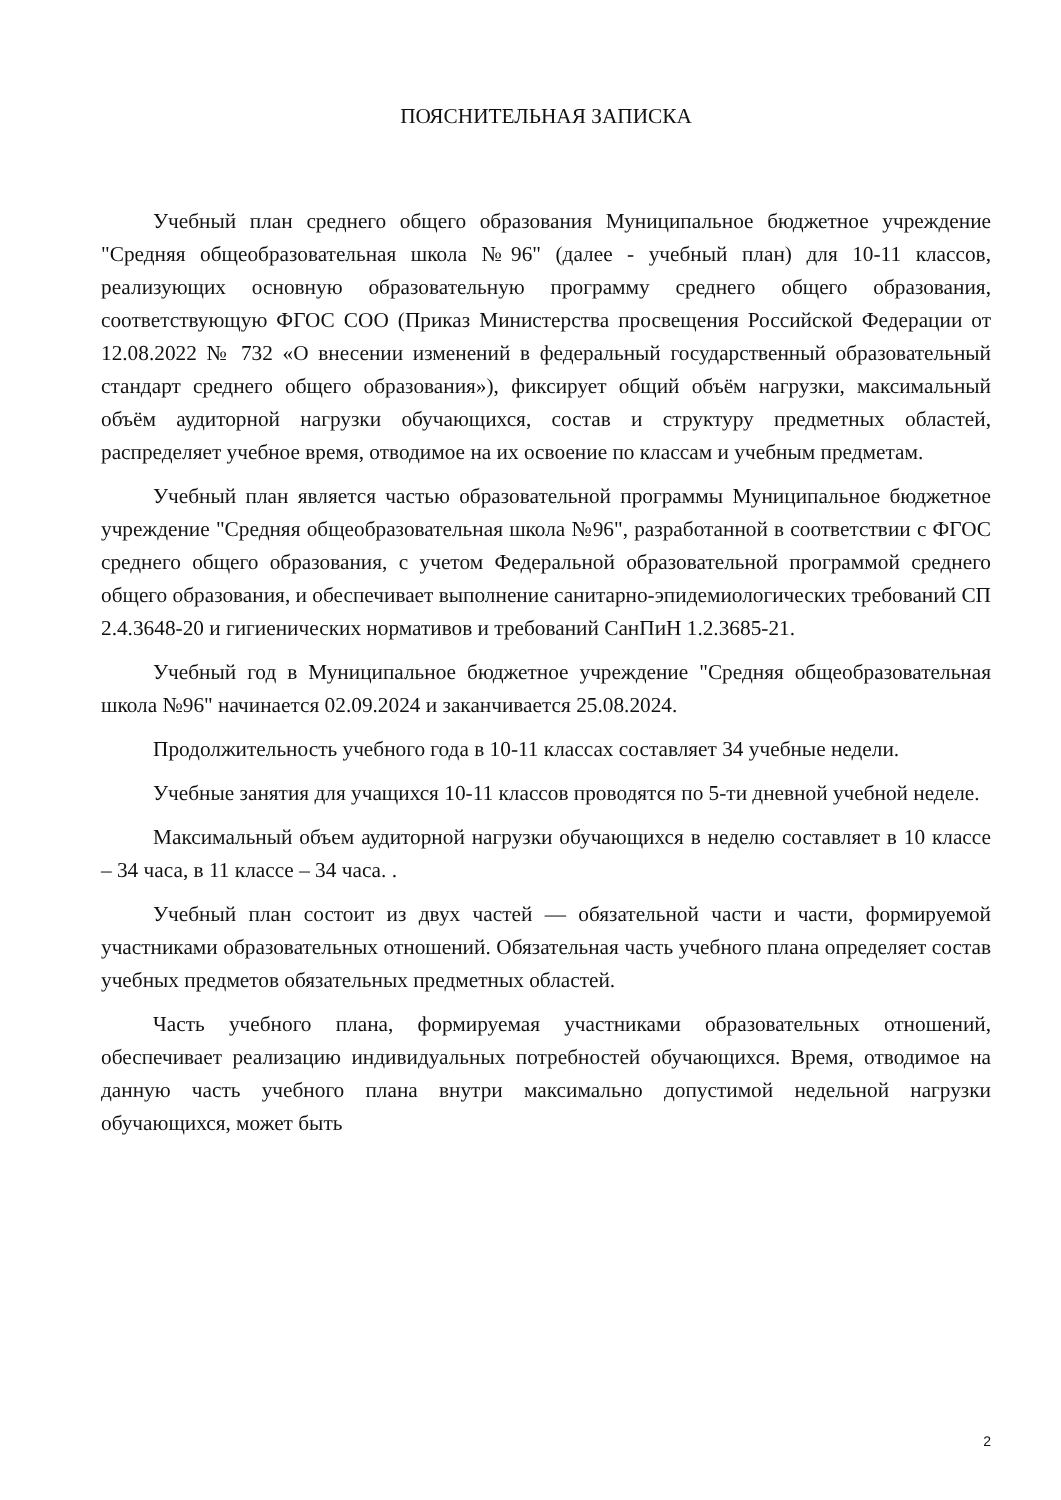ПОЯСНИТЕЛЬНАЯ ЗАПИСКА
Учебный план среднего общего образования Муниципальное бюджетное учреждение "Средняя общеобразовательная школа №96" (далее - учебный план) для 10-11 классов, реализующих основную образовательную программу среднего общего образования, соответствующую ФГОС СОО (Приказ Министерства просвещения Российской Федерации от 12.08.2022 № 732 «О внесении изменений в федеральный государственный образовательный стандарт среднего общего образования»), фиксирует общий объём нагрузки, максимальный объём аудиторной нагрузки обучающихся, состав и структуру предметных областей, распределяет учебное время, отводимое на их освоение по классам и учебным предметам.
Учебный план является частью образовательной программы Муниципальное бюджетное учреждение "Средняя общеобразовательная школа №96", разработанной в соответствии с ФГОС среднего общего образования, с учетом Федеральной образовательной программой среднего общего образования, и обеспечивает выполнение санитарно-эпидемиологических требований СП 2.4.3648-20 и гигиенических нормативов и требований СанПиН 1.2.3685-21.
Учебный год в Муниципальное бюджетное учреждение "Средняя общеобразовательная школа №96" начинается 02.09.2024 и заканчивается 25.08.2024.
Продолжительность учебного года в 10-11 классах составляет 34 учебные недели.
Учебные занятия для учащихся 10-11 классов проводятся по 5-ти дневной учебной неделе.
Максимальный объем аудиторной нагрузки обучающихся в неделю составляет в 10 классе – 34 часа, в 11 классе – 34 часа. .
Учебный план состоит из двух частей — обязательной части и части, формируемой участниками образовательных отношений. Обязательная часть учебного плана определяет состав учебных предметов обязательных предметных областей.
Часть учебного плана, формируемая участниками образовательных отношений, обеспечивает реализацию индивидуальных потребностей обучающихся. Время, отводимое на данную часть учебного плана внутри максимально допустимой недельной нагрузки обучающихся, может быть
2